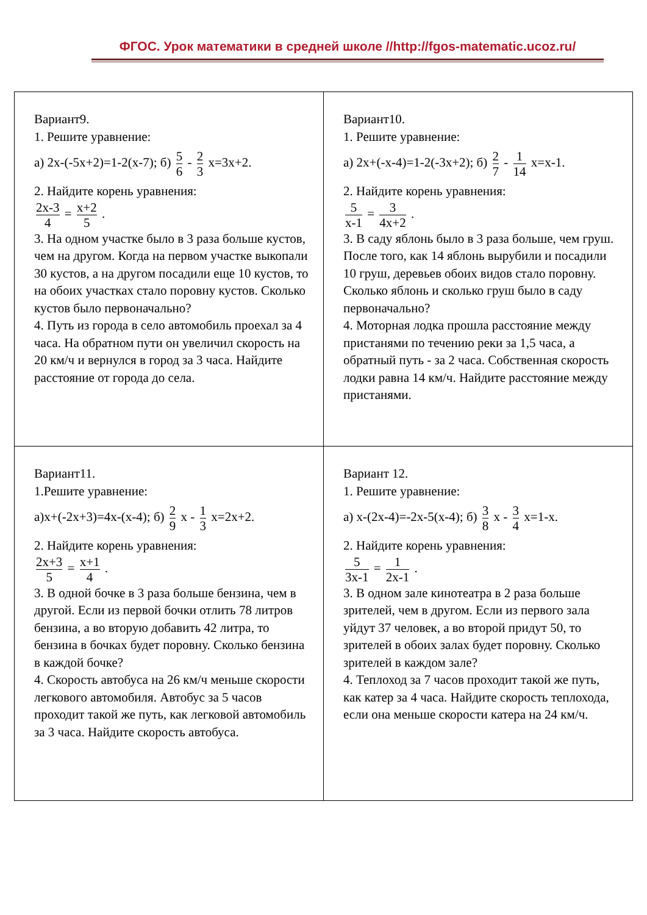ФГОС. Урок математики в средней школе //http://fgos-matematic.ucoz.ru/
| Вариант9. 1. Решите уравнение: а) 2х-(-5х+2)=1-2(х-7); б) 5 6 - 2 3 х=3х+2. 2. Найдите корень уравнения: 2х-3 4 = х+2 5 . 3. На одном участке было в 3 раза больше кустов, чем на другом. Когда на первом участке выкопали 30 кустов, а на другом посадили еще 10 кустов, то на обоих участках стало поровну кустов. Сколько кустов было первоначально? 4. Путь из города в село автомобиль проехал за 4 часа. На обратном пути он увеличил скорость на 20 км/ч и вернулся в город за 3 часа. Найдите расстояние от города до села. | Вариант10. 1. Решите уравнение: а) 2х+(-х-4)=1-2(-3х+2); б) 2 7 - 1 14 х=х-1. 2. Найдите корень уравнения: 5 х-1 = 3 4х+2 . 3. В саду яблонь было в 3 раза больше, чем груш. После того, как 14 яблонь вырубили и посадили 10 груш, деревьев обоих видов стало поровну. Сколько яблонь и сколько груш было в саду первоначально? 4. Моторная лодка прошла расстояние между пристанями по течению реки за 1,5 часа, а обратный путь - за 2 часа. Собственная скорость лодки равна 14 км/ч. Найдите расстояние между пристанями. |
| Вариант11. 1.Решите уравнение: а)х+(-2х+3)=4х-(х-4); б) 2 9 х - 1 3 х=2х+2. 2. Найдите корень уравнения: 2х+3 5 = х+1 4 . 3. В одной бочке в 3 раза больше бензина, чем в другой. Если из первой бочки отлить 78 литров бензина, а во вторую добавить 42 литра, то бензина в бочках будет поровну. Сколько бензина в каждой бочке? 4. Скорость автобуса на 26 км/ч меньше скорости легкового автомобиля. Автобус за 5 часов проходит такой же путь, как легковой автомобиль за 3 часа. Найдите скорость автобуса. | Вариант 12. 1. Решите уравнение: а) х-(2х-4)=-2х-5(х-4); б) 3 8 х - 3 4 х=1-х. 2. Найдите корень уравнения: 5 3х-1 = 1 2х-1 . 3. В одном зале кинотеатра в 2 раза больше зрителей, чем в другом. Если из первого зала уйдут 37 человек, а во второй придут 50, то зрителей в обоих залах будет поровну. Сколько зрителей в каждом зале? 4. Теплоход за 7 часов проходит такой же путь, как катер за 4 часа. Найдите скорость теплохода, если она меньше скорости катера на 24 км/ч. |